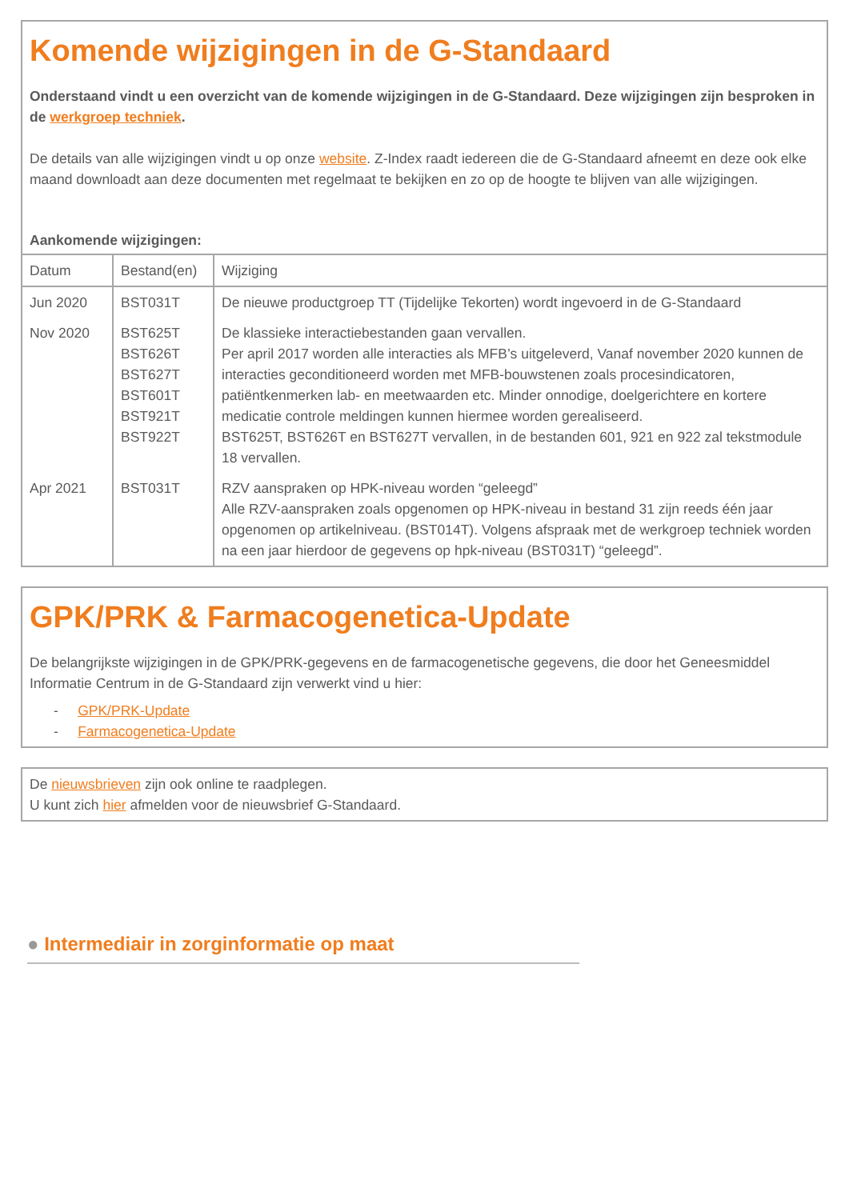Komende wijzigingen in de G-Standaard
Onderstaand vindt u een overzicht van de komende wijzigingen in de G-Standaard. Deze wijzigingen zijn besproken in de werkgroep techniek.
De details van alle wijzigingen vindt u op onze website. Z-Index raadt iedereen die de G-Standaard afneemt en deze ook elke maand downloadt aan deze documenten met regelmaat te bekijken en zo op de hoogte te blijven van alle wijzigingen.
Aankomende wijzigingen:
| Datum | Bestand(en) | Wijziging |
| --- | --- | --- |
| Jun 2020 | BST031T | De nieuwe productgroep TT (Tijdelijke Tekorten) wordt ingevoerd in de G-Standaard |
| Nov 2020 | BST625T BST626T BST627T BST601T BST921T BST922T | De klassieke interactiebestanden gaan vervallen. Per april 2017 worden alle interacties als MFB’s uitgeleverd, Vanaf november 2020 kunnen de interacties geconditioneerd worden met MFB-bouwstenen zoals procesindicatoren, patiëntkenmerken lab- en meetwaarden etc. Minder onnodige, doelgerichtere en kortere medicatie controle meldingen kunnen hiermee worden gerealiseerd. BST625T, BST626T en BST627T vervallen, in de bestanden 601, 921 en 922 zal tekstmodule 18 vervallen. |
| Apr 2021 | BST031T | RZV aanspraken op HPK-niveau worden “geleegd” Alle RZV-aanspraken zoals opgenomen op HPK-niveau in bestand 31 zijn reeds één jaar opgenomen op artikelniveau. (BST014T). Volgens afspraak met de werkgroep techniek worden na een jaar hierdoor de gegevens op hpk-niveau (BST031T) “geleegd”. |
GPK/PRK & Farmacogenetica-Update
De belangrijkste wijzigingen in de GPK/PRK-gegevens en de farmacogenetische gegevens, die door het Geneesmiddel Informatie Centrum in de G-Standaard zijn verwerkt vind u hier:
- GPK/PRK-Update
- Farmacogenetica-Update
De nieuwsbrieven zijn ook online te raadplegen.
U kunt zich hier afmelden voor de nieuwsbrief G-Standaard.
● Intermediair in zorginformatie op maat